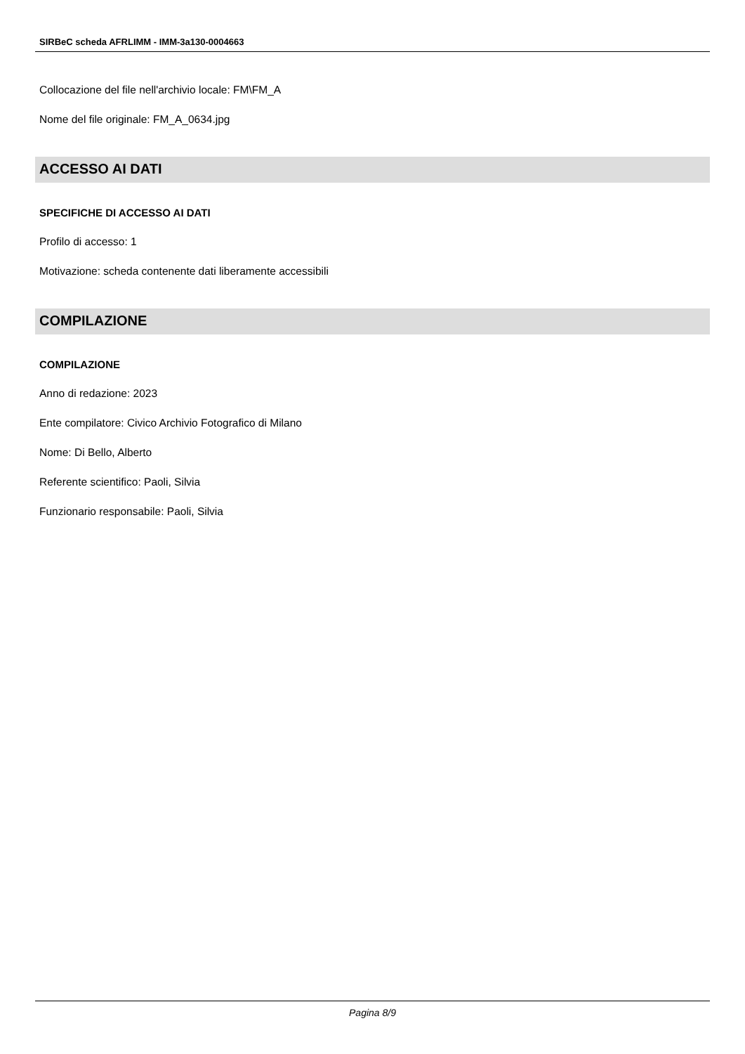SIRBeC scheda AFRLIMM - IMM-3a130-0004663
Collocazione del file nell'archivio locale: FM\FM_A
Nome del file originale: FM_A_0634.jpg
ACCESSO AI DATI
SPECIFICHE DI ACCESSO AI DATI
Profilo di accesso: 1
Motivazione: scheda contenente dati liberamente accessibili
COMPILAZIONE
COMPILAZIONE
Anno di redazione: 2023
Ente compilatore: Civico Archivio Fotografico di Milano
Nome: Di Bello, Alberto
Referente scientifico: Paoli, Silvia
Funzionario responsabile: Paoli, Silvia
Pagina 8/9